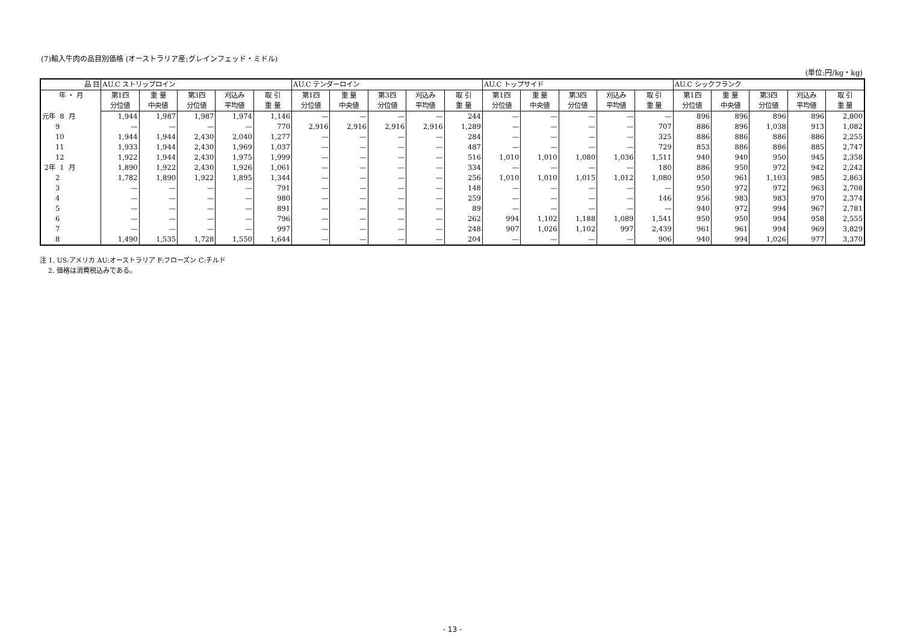(7)輸入牛肉の品目別価格 (オーストラリア産:グレインフェッド・ミドル)
(単位:円/kg・kg)
| 品 目 | AU.C ストリップロイン | | | | | AU.C テンダーロイン | | | | | AU.C トップサイド | | | | | AU.C シックフランク | | | | |
| --- | --- | --- | --- | --- | --- | --- | --- | --- | --- | --- | --- | --- | --- | --- | --- | --- | --- | --- | --- | --- |
| 年 ・ 月 | 第1四 | 重 量 | 第3四 | 刈込み | 取 引 | 第1四 | 重 量 | 第3四 | 刈込み | 取 引 | 第1四 | 重 量 | 第3四 | 刈込み | 取 引 | 第1四 | 重 量 | 第3四 | 刈込み | 取 引 |
| | 分位値 | 中央値 | 分位値 | 平均値 | 重 量 | 分位値 | 中央値 | 分位値 | 平均値 | 重 量 | 分位値 | 中央値 | 分位値 | 平均値 | 重 量 | 分位値 | 中央値 | 分位値 | 平均値 | 重 量 |
| 元年 8 月 | 1,944 | 1,987 | 1,987 | 1,974 | 1,146 | — | — | — | — | 244 | — | — | — | — | — | 896 | 896 | 896 | 896 | 2,800 |
| 9 | — | — | — | — | 770 | 2,916 | 2,916 | 2,916 | 2,916 | 1,289 | — | — | — | — | 707 | 886 | 896 | 1,038 | 913 | 1,082 |
| 10 | 1,944 | 1,944 | 2,430 | 2,040 | 1,277 | — | — | — | — | 284 | — | — | — | — | 325 | 886 | 886 | 886 | 886 | 2,255 |
| 11 | 1,933 | 1,944 | 2,430 | 1,969 | 1,037 | — | — | — | — | 487 | — | — | — | — | 729 | 853 | 886 | 886 | 885 | 2,747 |
| 12 | 1,922 | 1,944 | 2,430 | 1,975 | 1,999 | — | — | — | — | 516 | 1,010 | 1,010 | 1,080 | 1,036 | 1,511 | 940 | 940 | 950 | 945 | 2,358 |
| 2年 1 月 | 1,890 | 1,922 | 2,430 | 1,926 | 1,061 | — | — | — | — | 334 | — | — | — | — | 180 | 886 | 950 | 972 | 942 | 2,242 |
| 2 | 1,782 | 1,890 | 1,922 | 1,895 | 1,344 | — | — | — | — | 256 | 1,010 | 1,010 | 1,015 | 1,012 | 1,080 | 950 | 961 | 1,103 | 985 | 2,863 |
| 3 | — | — | — | — | 791 | — | — | — | — | 148 | — | — | — | — | — | 950 | 972 | 972 | 963 | 2,708 |
| 4 | — | — | — | — | 980 | — | — | — | — | 259 | — | — | — | — | 146 | 956 | 983 | 983 | 970 | 2,374 |
| 5 | — | — | — | — | 891 | — | — | — | — | 89 | — | — | — | — | — | 940 | 972 | 994 | 967 | 2,781 |
| 6 | — | — | — | — | 796 | — | — | — | — | 262 | 994 | 1,102 | 1,188 | 1,089 | 1,541 | 950 | 950 | 994 | 958 | 2,555 |
| 7 | — | — | — | — | 997 | — | — | — | — | 248 | 907 | 1,026 | 1,102 | 997 | 2,439 | 961 | 961 | 994 | 969 | 3,829 |
| 8 | 1,490 | 1,535 | 1,728 | 1,550 | 1,644 | — | — | — | — | 204 | — | — | — | — | 906 | 940 | 994 | 1,026 | 977 | 3,370 |
注 1. US:アメリカ AU:オーストラリア F:フローズン C:チルド
2. 価格は消費税込みである。
- 13 -